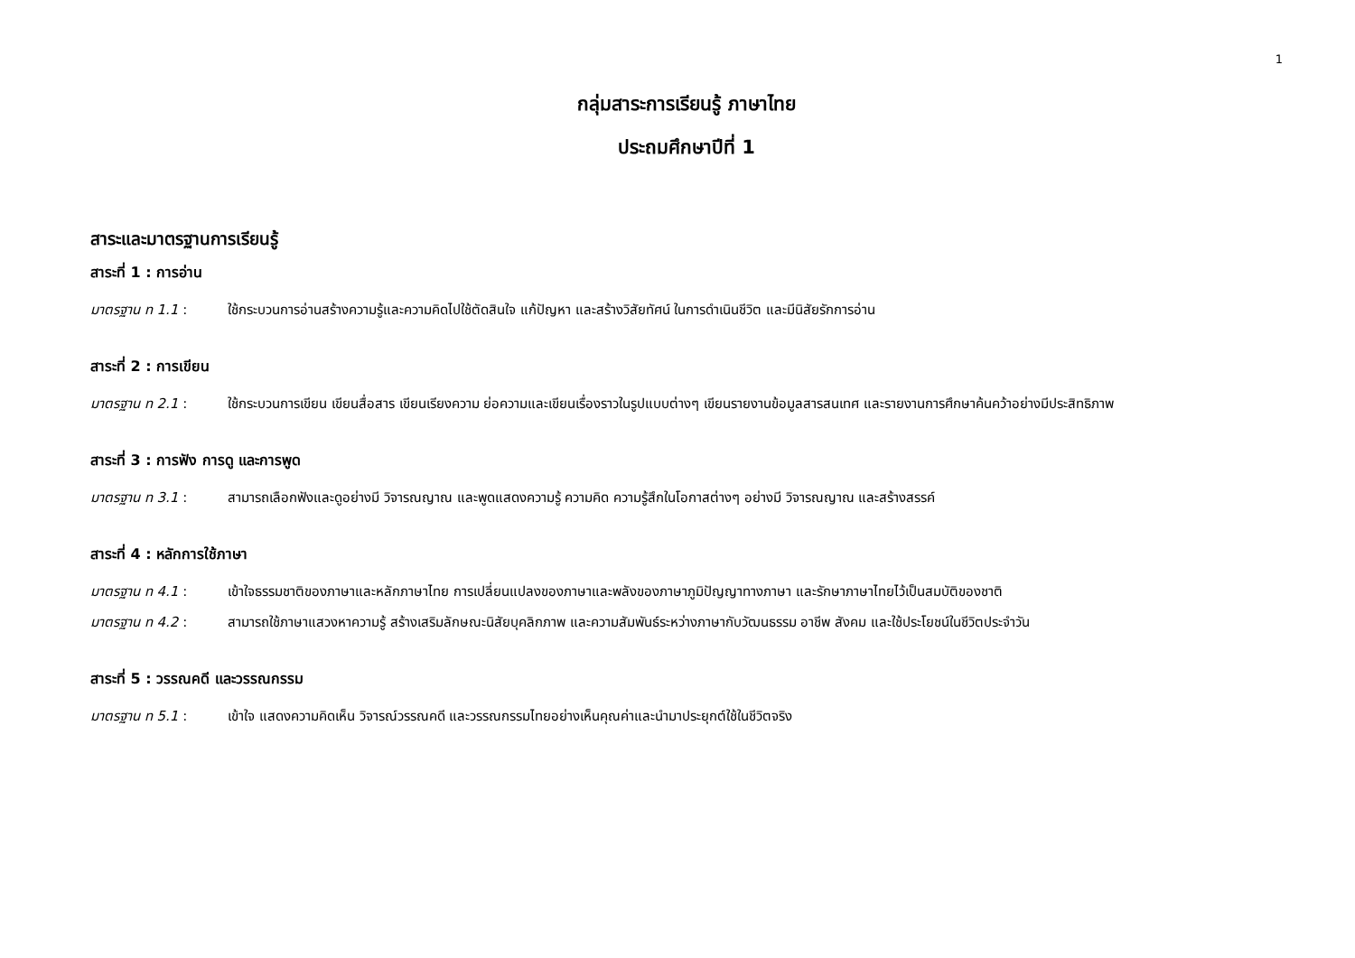1
กลุ่มสาระการเรียนรู้ ภาษาไทย
ประถมศึกษาปีที่ 1
สาระและมาตรฐานการเรียนรู้
สาระที่ 1 : การอ่าน
มาตรฐาน ท 1.1 : ใช้กระบวนการอ่านสร้างความรู้และความคิดไปใช้ตัดสินใจ แก้ปัญหา และสร้างวิสัยทัศน์ ในการดำเนินชีวิต และมีนิสัยรักการอ่าน
สาระที่ 2 : การเขียน
มาตรฐาน ท 2.1 : ใช้กระบวนการเขียน เขียนสื่อสาร เขียนเรียงความ ย่อความและเขียนเรื่องราวในรูปแบบต่างๆ เขียนรายงานข้อมูลสารสนเทศ และรายงานการศึกษาค้นคว้าอย่างมีประสิทธิภาพ
สาระที่ 3 : การฟัง การดู และการพูด
มาตรฐาน ท 3.1 : สามารถเลือกฟังและดูอย่างมี วิจารณญาณ และพูดแสดงความรู้ ความคิด ความรู้สึกในโอกาสต่างๆ อย่างมี วิจารณญาณ และสร้างสรรค์
สาระที่ 4 : หลักการใช้ภาษา
มาตรฐาน ท 4.1 : เข้าใจธรรมชาติของภาษาและหลักภาษาไทย การเปลี่ยนแปลงของภาษาและพลังของภาษาภูมิปัญญาทางภาษา และรักษาภาษาไทยไว้เป็นสมบัติของชาติ
มาตรฐาน ท 4.2 : สามารถใช้ภาษาแสวงหาความรู้ สร้างเสริมลักษณะนิสัยบุคลิกภาพ และความสัมพันธ์ระหว่างภาษากับวัฒนธรรม อาชีพ สังคม และใช้ประโยชน์ในชีวิตประจำวัน
สาระที่ 5 : วรรณคดี และวรรณกรรม
มาตรฐาน ท 5.1 : เข้าใจ แสดงความคิดเห็น วิจารณ์วรรณคดี และวรรณกรรมไทยอย่างเห็นคุณค่าและนำมาประยุกต์ใช้ในชีวิตจริง